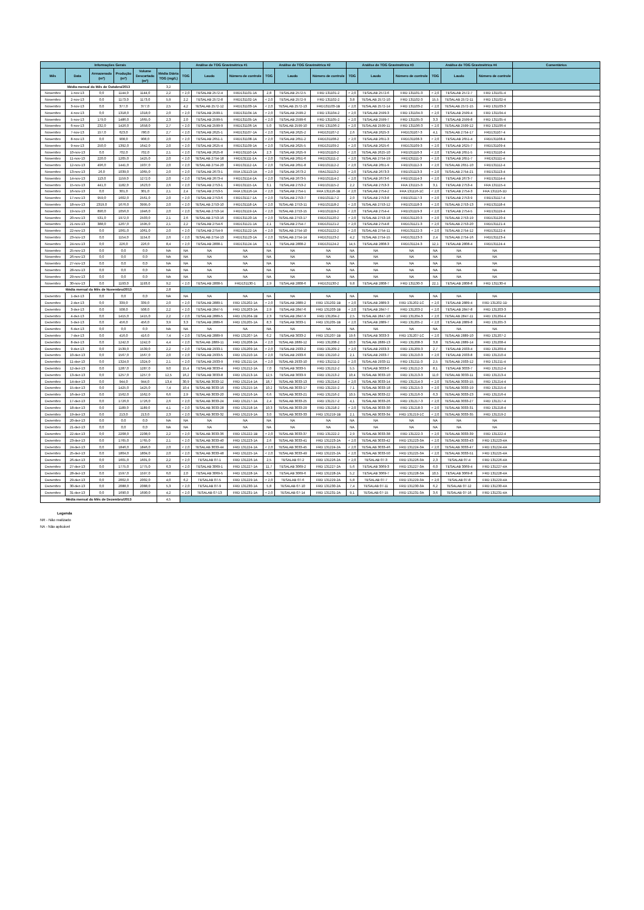| Informações Gerais | | | | | | Análise de TOG Gravimétrica #1 | | | Análise de TOG Gravimétrica #2 | | | Análise de TOG Gravimétrica #3 | | | Análise de TOG Gravimétrica #4 | | | Comentários |
| --- | --- | --- | --- | --- | --- | --- | --- | --- | --- | --- | --- | --- | --- | --- | --- | --- | --- | --- |
| Mês | Data | Armazenado (m³) | Produção (m³) | Volume Descartado (m³) | Média Diária TOG (mg/L) | TOG | Laudo | Número de controle | TOG | Laudo | Número de controle | TOG | Laudo | Número de controle | TOG | Laudo | Número de controle | |
| Média mensal do Mês de Outubro/2013 | | | | | 3,2 | | | | | | | | | | | | | |
| Novembro | 1-nov-13 | 0,0 | 1144,0 | 1144,0 | 2,2 | < 2,0 | TESALAB 2572-4 | FRD131101-1A | 2,8 | TESALAB 2572-5 | FRD 131101-2 | < 2,0 | TESALAB 2572-6 | FRD 131101-3 | < 2,0 | TESALAB 2572-7 | FRD 131101-4 | |
| Novembro | 2-nov-13 | 0,0 | 1173,0 | 1173,0 | 5,9 | 2,2 | TESALAB 2572-8 | FRD131102-1A | < 2,0 | TESALAB 2572-9 | FRD 131102-2 | 3,8 | TESALAB 2572-10 | FRD 131102-3 | 15,5 | TESALAB 2572-11 | FRD 131102-4 | |
| Novembro | 3-nov-13 | 0,0 | 377,0 | 377,0 | 2,5 | 4,2 | TESALAB 2572-12 | FRD131103-1A | < 2,0 | TESALAB 2572-13 | FRD131103-1B | < 2,0 | TESALAB 2572-14 | FRD 131103-2 | < 2,0 | TESALAB 2572-15 | FRD 131103-3 | |
| Novembro | 4-nov-13 | 0,0 | 1318,0 | 1318,0 | 2,0 | < 2,0 | TESALAB 2599-1 | FRD131104-1A | < 2,0 | TESALAB 2599-2 | FRD 131104-2 | < 2,0 | TESALAB 2599-3 | FRD 131104-3 | < 2,0 | TESALAB 2599-4 | FRD 131104-4 | |
| Novembro | 5-nov-13 | 179,0 | 1486,0 | 1665,0 | 2,3 | 2,0 | TESALAB 2599-5 | FRD131105-1A | < 2,0 | TESALAB 2599-6 | FRD 131105-2 | < 2,0 | TESALAB 2599-7 | FRD 131105-3 | 3,3 | TESALAB 2599-8 | FRD 131105-4 | |
| Novembro | 6-nov-13 | 232,0 | 1426,0 | 1658,0 | 2,7 | < 2,0 | TESALAB 2599-9 | FRD131106-1A | 5,0 | TESALAB 2599-10 | FRD 131106-2 | < 2,0 | TESALAB 2599-11 | FRD 131106-3 | < 2,0 | TESALAB 2599-12 | FRD 131106-4 | |
| Novembro | 7-nov-13 | 157,0 | 623,0 | 780,0 | 2,7 | < 2,0 | TESALAB 2625-1 | FRD131107-1A | < 2,0 | TESALAB 2625-2 | FRD131107-2 | 2,6 | TESALAB 2625-3 | FRD131107-3 | 4,1 | TESALAB 2754-17 | FRD131107-4 | |
| Novembro | 8-nov-13 | 0,0 | 908,0 | 908,0 | 2,0 | < 2,0 | TESALAB 2651-1 | FRD131108-1A | < 2,0 | TESALAB 2651-2 | FRD131108-2 | < 2,0 | TESALAB 2651-3 | FRD131108-3 | < 2,0 | TESALAB 2651-4 | FRD131108-4 | |
| Novembro | 9-nov-13 | 250,0 | 1392,0 | 1642,0 | 2,0 | < 2,0 | TESALAB 2625-4 | FRD131109-1A | < 2,0 | TESALAB 2625-5 | FRD131109-2 | < 2,0 | TESALAB 2625-6 | FRD131109-3 | < 2,0 | TESALAB 2625-7 | FRD131109-4 | |
| Novembro | 10-nov-13 | 0,0 | 702,0 | 702,0 | 2,1 | < 2,0 | TESALAB 2625-8 | FRD131110-1A | 2,3 | TESALAB 2625-9 | FRD131110-2 | < 2,0 | TESALAB 2625-10 | FRD131110-3 | < 2,0 | TESALAB 2651-5 | FRD131110-4 | |
| Novembro | 11-nov-13 | 220,0 | 1205,0 | 1425,0 | 2,0 | < 2,0 | TESALAB 2754-18 | FRD131111-1A | < 2,0 | TESALAB 2651-6 | FRD131111-2 | < 2,0 | TESALAB 2754-19 | FRD131111-3 | < 2,0 | TESALAB 2651-7 | FRD131111-4 | |
| Novembro | 12-nov-13 | 496,0 | 1441,0 | 1937,0 | 2,0 | < 2,0 | TESALAB 2754-20 | FRD131112-1A | < 2,0 | TESALAB 2651-8 | FRD131112-2 | < 2,0 | TESALAB 2651-9 | FRD131112-3 | < 2,0 | TESALAB 2651-10 | FRD131112-4 | |
| Novembro | 13-nov-13 | 26,0 | 1039,0 | 1065,0 | 2,0 | < 2,0 | TESALAB 2673-1 | FRA 131113-1A | < 2,0 | TESALAB 2673-2 | FRA131113-2 | < 2,0 | TESALAB 2673-3 | FRD131113-3 | < 2,0 | TESALAB 2754-21 | FRD131113-4 | |
| Novembro | 14-nov-13 | 113,0 | 1159,0 | 1272,0 | 2,0 | < 2,0 | TESALAB 2673-4 | FRD131114-1A | < 2,0 | TESALAB 2673-5 | FRD131114-2 | < 2,0 | TESALAB 2673-6 | FRD131114-3 | < 2,0 | TESALAB 2673-7 | FRD131114-4 | |
| Novembro | 15-nov-13 | 441,0 | 1182,0 | 1623,0 | 2,6 | < 2,0 | TESALAB 2753-1 | FRD131115-1A | 3,1 | TESALAB 2753-2 | FRD131115-2 | 2,2 | TESALAB 2753-3 | FRA 131115-3 | 3,1 | TESALAB 2753-4 | FRA 131115-4 | |
| Novembro | 16-nov-13 | 0,0 | 301,0 | 301,0 | 2,1 | 2,4 | TESALAB 2753-5 | FRA 131116-1A | < 2,0 | TESALAB 2754-1 | FRA 131116-1B | < 2,0 | TESALAB 2754-2 | FRA 131116-1C | < 2,0 | TESALAB 2754-3 | FRA 131116-1D | |
| Novembro | 17-nov-13 | 959,0 | 1602,0 | 2561,0 | 2,0 | < 2,0 | TESALAB 2753-6 | FRD131117-1A | < 2,0 | TESALAB 2753-7 | FRD131117-2 | 2,0 | TESALAB 2753-8 | FRD131117-3 | < 2,0 | TESALAB 2753-9 | FRD131117-4 | |
| Novembro | 18-nov-13 | 2319,0 | 1676,0 | 3995,0 | 2,0 | < 2,0 | TESALAB 2753-10 | FRD131118-1A | < 2,0 | TESALAB 2753-11 | FRD131118-2 | < 2,0 | TESALAB 2753-12 | FRD131118-3 | < 2,0 | TESALAB 2753-13 | FRD131118-4 | |
| Novembro | 19-nov-13 | 890,0 | 1056,0 | 1946,0 | 2,0 | < 2,0 | TESALAB 2753-14 | FRD131119-1A | < 2,0 | TESALAB 2753-15 | FRD131119-2 | < 2,0 | TESALAB 2754-4 | FRD131119-3 | < 2,0 | TESALAB 2754-5 | FRD131119-4 | |
| Novembro | 20-nov-13 | 531,0 | 1972,0 | 2503,0 | 2,1 | 2,6 | TESALAB 2753-16 | FRD131120-1A | < 2,0 | TESALAB 2753-17 | FRD131120-2 | < 2,0 | TESALAB 2753-18 | FRD131120-3 | < 2,0 | TESALAB 2753-19 | FRD131120-4 | |
| Novembro | 21-nov-13 | 388,0 | 1207,0 | 1595,0 | 2,1 | 2,2 | TESALAB 2754-6 | FRD131121-1A | 2,1 | TESALAB 2754-7 | FRD131121-2 | < 2,0 | TESALAB 2754-8 | FRD131121-3 | < 2,0 | TESALAB 2753-20 | FRD131121-4 | |
| Novembro | 22-nov-13 | 0,0 | 1061,0 | 1061,0 | 2,0 | < 2,0 | TESALAB 2754-9 | FRD131122-1A | < 2,0 | TESALAB 2754-10 | FRD131122-2 | < 2,0 | TESALAB 2754-11 | FRD131122-3 | < 2,0 | TESALAB 2754-12 | FRD131122-4 | |
| Novembro | 23-nov-13 | 0,0 | 1154,0 | 1154,0 | 2,6 | < 2,0 | TESALAB 2754-13 | FRD131123-1A | < 2,0 | TESALAB 2754-14 | FRD131123-2 | 4,2 | TESALAB 2754-15 | FRD131123-3 | 2,4 | TESALAB 2754-16 | FRD131123-4 | |
| Novembro | 24-nov-13 | 0,0 | 226,0 | 226,0 | 8,4 | < 2,0 | TESALAB 2808-1 | FRD131124-1A | 5,1 | TESALAB 2808-2 | FRD131124-2 | 14,5 | TESALAB 2808-3 | FRD131124-3 | 12,1 | TESALAB 2808-4 | FRD131124-4 | |
| Novembro | 25-nov-13 | 0,0 | 0,0 | 0,0 | NA | NA | NA | NA | NA | NA | NA | NA | NA | NA | NA | NA | NA | |
| Novembro | 26-nov-13 | 0,0 | 0,0 | 0,0 | NA | NA | NA | NA | NA | NA | NA | NA | NA | NA | NA | NA | NA | |
| Novembro | 27-nov-13 | 0,0 | 0,0 | 0,0 | NA | NA | NA | NA | NA | NA | NA | NA | NA | NA | NA | NA | NA | |
| Novembro | 28-nov-13 | 0,0 | 0,0 | 0,0 | NA | NA | NA | NA | NA | NA | NA | NA | NA | NA | NA | NA | NA | |
| Novembro | 29-nov-13 | 0,0 | 0,0 | 0,0 | NA | NA | NA | NA | NA | NA | NA | NA | NA | NA | NA | NA | NA | |
| Novembro | 30-nov-13 | 0,0 | 1193,0 | 1193,0 | 9,2 | < 2,0 | TESALAB 2808-5 | FRD131130-1 | 2,9 | TESALAB 2808-6 | FRD131130-2 | 9,8 | TESALAB 2808-7 | FRD 131130-3 | 22,1 | TESALAB 2808-8 | FRD 131130-4 | |
| Média mensal do Mês de Novembro/2013 | | | | | 2,8 | | | | | | | | | | | | | |
| Dezembro | 1-dez-13 | 0,0 | 0,0 | 0,0 | NA | NA | NA | NA | NA | NA | NA | NA | NA | NA | NA | NA | NA | |
| Dezembro | 2-dez-13 | 0,0 | 339,0 | 339,0 | 2,0 | < 2,0 | TESALAB 2889-1 | FRD 131202-1A | < 2,0 | TESALAB 2889-2 | FRD 131202-1B | < 2,0 | TESALAB 2889-3 | FRD 131202-1C | < 2,0 | TESALAB 2889-4 | FRD 131202-1D | |
| Dezembro | 3-dez-13 | 0,0 | 508,0 | 508,0 | 2,2 | < 2,0 | TESALAB 2847-5 | FRD 131203-1A | 2,9 | TESALAB 2847-6 | FRD 131203-1B | < 2,0 | TESALAB 2847-7 | FRD 131203-2 | < 2,0 | TESALAB 2847-8 | FRD 131203-3 | |
| Dezembro | 4-dez-13 | 0,0 | 1415,0 | 1415,0 | 2,2 | < 2,0 | TESALAB 2889-5 | FRD 131204-1B | 2,3 | TESALAB 2847-9 | FRD 131204-2 | 2,5 | TESALAB 2847-10 | FRD 131204-3 | < 2,0 | TESALAB 2847-11 | FRD 131204-4 | |
| Dezembro | 5-dez-13 | 0,0 | 456,0 | 456,0 | 3,9 | 3,3 | TESALAB 2889-6 | FRD 131205-1A | 8,3 | TESALAB 3033-1 | FRD 131205-1B | < 2,0 | TESALAB 2889-7 | FRD 131205-2 | < 2,0 | TESALAB 2889-8 | FRD 131205-3 | |
| Dezembro | 6-dez-13 | 0,0 | 0,0 | 0,0 | NA | NA | NA | NA | NA | NA | NA | NA | NA | NA | NA | NA | NA | |
| Dezembro | 7-dez-13 | 0,0 | 416,0 | 416,0 | 7,4 | < 2,0 | TESALAB 2889-9 | FRD 131207-1A | 6,2 | TESALAB 3033-2 | FRD 131207-1B | 19,6 | TESALAB 3033-3 | FRD 131207-1C | < 2,0 | TESALAB 2889-10 | FRD 131207-2 | |
| Dezembro | 8-dez-13 | 0,0 | 1242,0 | 1242,0 | 4,4 | < 2,0 | TESALAB 2889-11 | FRD 131208-1A | < 2,0 | TESALAB 2889-12 | FRD 131208-2 | 10,0 | TESALAB 2889-13 | FRD 131208-3 | 3,8 | TESALAB 2889-14 | FRD 131208-4 | |
| Dezembro | 9-dez-13 | 0,0 | 1539,0 | 1539,0 | 2,2 | < 2,0 | TESALAB 2933-1 | FRD 131209-1A | < 2,0 | TESALAB 2933-2 | FRD 131209-2 | < 2,0 | TESALAB 2933-3 | FRD 131209-3 | 2,7 | TESALAB 2933-4 | FRD 131209-4 | |
| Dezembro | 10-dez-13 | 0,0 | 1567,0 | 1567,0 | 2,0 | < 2,0 | TESALAB 2933-5 | FRD 131210-1A | < 2,0 | TESALAB 2933-6 | FRD 131210-2 | 2,1 | TESALAB 2933-7 | FRD 131210-3 | < 2,0 | TESALAB 2933-8 | FRD 131210-4 | |
| Dezembro | 11-dez-13 | 0,0 | 1324,0 | 1324,0 | 2,1 | < 2,0 | TESALAB 2933-9 | FRD 131211-1A | < 2,0 | TESALAB 2933-10 | FRD 131211-2 | < 2,0 | TESALAB 2933-11 | FRD 131211-3 | 2,5 | TESALAB 2933-12 | FRD 131211-4 | |
| Dezembro | 12-dez-13 | 0,0 | 1287,0 | 1287,0 | 9,0 | 15,4 | TESALAB 3033-4 | FRD 131212-1A | 7,0 | TESALAB 3033-5 | FRD 131212-2 | 5,5 | TESALAB 3033-6 | FRD 131212-3 | 8,1 | TESALAB 3033-7 | FRD 131212-4 | |
| Dezembro | 13-dez-13 | 0,0 | 1257,0 | 1257,0 | 12,5 | 16,2 | TESALAB 3033-8 | FRD 131213-1A | 12,5 | TESALAB 3033-9 | FRD 131213-2 | 10,4 | TESALAB 3033-10 | FRD 131213-3 | 11,0 | TESALAB 3033-11 | FRD 131213-4 | |
| Dezembro | 14-dez-13 | 0,0 | 944,0 | 944,0 | 13,4 | 30,9 | TESALAB 3033-12 | FRD 131214-1A | 18,7 | TESALAB 3033-13 | FRD 131214-2 | < 2,0 | TESALAB 3033-14 | FRD 131214-3 | < 2,0 | TESALAB 3033-15 | FRD 131214-4 | |
| Dezembro | 15-dez-13 | 0,0 | 1425,0 | 1425,0 | 7,4 | 10,4 | TESALAB 3033-16 | FRD 131215-1A | 10,2 | TESALAB 3033-17 | FRD 131215-2 | 7,1 | TESALAB 3033-18 | FRD 131215-3 | < 2,0 | TESALAB 3033-19 | FRD 131215-4 | |
| Dezembro | 16-dez-13 | 0,0 | 1562,0 | 1562,0 | 6,6 | 2,9 | TESALAB 3033-20 | FRD 131216-1A | 6,6 | TESALAB 3033-21 | FRD 131216-2 | 10,5 | TESALAB 3033-22 | FRD 131216-3 | 6,3 | TESALAB 3033-23 | FRD 131216-4 | |
| Dezembro | 17-dez-13 | 0,0 | 1726,0 | 1726,0 | 2,6 | < 2,0 | TESALAB 3033-24 | FRD 131217-1A | 2,4 | TESALAB 3033-25 | FRD 131217-2 | 4,1 | TESALAB 3033-26 | FRD 131217-3 | < 2,0 | TESALAB 3033-27 | FRD 131217-4 | |
| Dezembro | 18-dez-13 | 0,0 | 1189,0 | 1189,0 | 4,1 | < 2,0 | TESALAB 3033-28 | FRD 131218-1A | 10,3 | TESALAB 3033-29 | FRD 131218-2 | < 2,0 | TESALAB 3033-30 | FRD 131218-3 | < 2,0 | TESALAB 3033-31 | FRD 131218-4 | |
| Dezembro | 19-dez-13 | 0,0 | 213,0 | 213,0 | 2,3 | < 2,0 | TESALAB 3033-32 | FRD 131219-1A | 3,0 | TESALAB 3033-33 | FRD 131219-1B | 2,1 | TESALAB 3033-34 | FRD 131219-1C | < 2,0 | TESALAB 3033-35 | FRD 131219-2 | |
| Dezembro | 20-dez-13 | 0,0 | 0,0 | 0,0 | NA | NA | NA | NA | NA | NA | NA | NA | NA | NA | NA | NA | NA | |
| Dezembro | 21-dez-13 | 0,0 | 0,0 | 0,0 | NA | NA | NA | NA | NA | NA | NA | NA | NA | NA | NA | NA | NA | |
| Dezembro | 22-dez-13 | 0,0 | 2208,0 | 2208,0 | 2,2 | < 2,0 | TESALAB 3033-36 | FRD 131222-1B | < 2,0 | TESALAB 3033-37 | FRD 131222-2 | 2,9 | TESALAB 3033-38 | FRD 131222-3 | < 2,0 | TESALAB 3033-39 | FRD 131222-4 | |
| Dezembro | 23-dez-13 | 0,0 | 1765,0 | 1765,0 | 2,1 | < 2,0 | TESALAB 3033-40 | FRD 131223-1A | 2,6 | TESALAB 3033-41 | FRD 131223-2A | < 2,0 | TESALAB 3033-42 | FRD 131223-3A | < 2,0 | TESALAB 3033-43 | FRD 131223-4A | |
| Dezembro | 24-dez-13 | 0,0 | 1846,0 | 1846,0 | 2,0 | < 2,0 | TESALAB 3033-44 | FRD 131224-1A | < 2,0 | TESALAB 3033-45 | FRD 131224-2A | < 2,0 | TESALAB 3033-46 | FRD 131224-3A | < 2,0 | TESALAB 3033-47 | FRD 131224-4A | |
| Dezembro | 25-dez-13 | 0,0 | 1804,0 | 1804,0 | 2,0 | < 2,0 | TESALAB 3033-48 | FRD 131225-1A | < 2,0 | TESALAB 3033-49 | FRD 131225-2A | < 2,0 | TESALAB 3033-50 | FRD 131225-3A | < 2,0 | TESALAB 3033-51 | FRD 131225-4A | |
| Dezembro | 26-dez-13 | 0,0 | 1601,0 | 1601,0 | 2,2 | < 2,0 | TESALAB 07-1 | FRD 131226-1A | 2,5 | TESALAB 07-2 | FRD 131226-2A | < 2,0 | TESALAB 07-3 | FRD 131226-3A | 2,3 | TESALAB 07-4 | FRD 131226-4A | |
| Dezembro | 27-dez-13 | 0,0 | 1775,0 | 1775,0 | 6,3 | < 2,0 | TESALAB 3069-1 | FRD 131227-1A | 11,7 | TESALAB 3069-2 | FRD 131227-2A | 5,6 | TESALAB 3069-3 | FRD 131227-3A | 6,0 | TESALAB 3069-4 | FRD 131227-4A | |
| Dezembro | 28-dez-13 | 0,0 | 1597,0 | 1597,0 | 6,0 | 2,0 | TESALAB 3069-5 | FRD 131228-1A | 6,3 | TESALAB 3069-6 | FRD 131228-2A | 5,2 | TESALAB 3069-7 | FRD 131228-3A | 10,5 | TESALAB 3069-8 | FRD 131228-4A | |
| Dezembro | 29-dez-13 | 0,0 | 2002,0 | 2002,0 | 4,0 | 6,2 | TESALAB 07-5 | FRD 131229-1A | < 2,0 | TESALAB 07-6 | FRD 131229-2A | 5,8 | TESALAB 07-7 | FRD 131229-3A | < 2,0 | TESALAB 07-8 | FRD 131229-4A | |
| Dezembro | 30-dez-13 | 0,0 | 2088,0 | 2088,0 | 5,3 | < 2,0 | TESALAB 07-9 | FRD 131230-1A | 5,8 | TESALAB 07-10 | FRD 131230-2A | 7,4 | TESALAB 07-11 | FRD 131230-3A | 6,2 | TESALAB 07-12 | FRD 131230-4A | |
| Dezembro | 31-dez-13 | 0,0 | 1690,0 | 1690,0 | 4,2 | < 2,0 | TESALAB 07-13 | FRD 131231-1A | < 2,0 | TESALAB 07-14 | FRD 131231-2A | 9,1 | TESALAB 07-15 | FRD 131231-3A | 3,6 | TESALAB 07-16 | FRD 131231-4A | |
| Média mensal do Mês de Dezembro/2013 | | | | | 4,5 | | | | | | | | | | | | | |
Legenda
NR - Não realizado
NA - Não aplicável